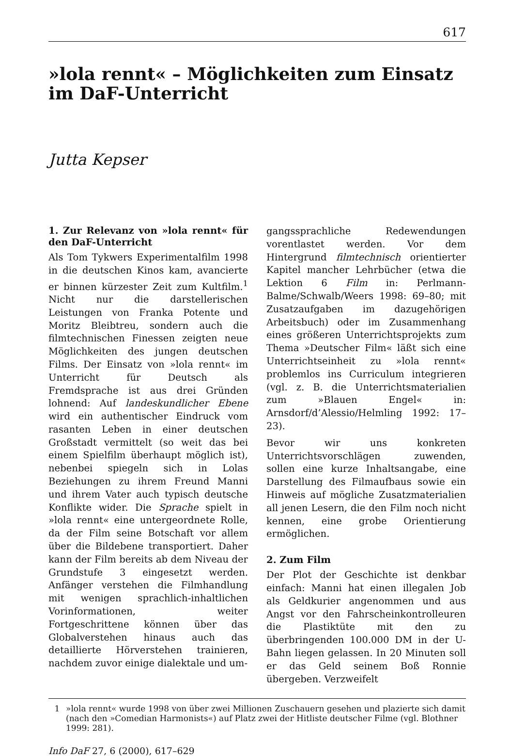617
»lola rennt« – Möglichkeiten zum Einsatz im DaF-Unterricht
Jutta Kepser
1. Zur Relevanz von »lola rennt« für den DaF-Unterricht
Als Tom Tykwers Experimentalfilm 1998 in die deutschen Kinos kam, avancierte er binnen kürzester Zeit zum Kultfilm.<sup>1</sup> Nicht nur die darstellerischen Leistungen von Franka Potente und Moritz Bleibtreu, sondern auch die filmtechnischen Finessen zeigten neue Möglichkeiten des jungen deutschen Films. Der Einsatz von »lola rennt« im Unterricht für Deutsch als Fremdsprache ist aus drei Gründen lohnend: Auf landeskundlicher Ebene wird ein authentischer Eindruck vom rasanten Leben in einer deutschen Großstadt vermittelt (so weit das bei einem Spielfilm überhaupt möglich ist), nebenbei spiegeln sich in Lolas Beziehungen zu ihrem Freund Manni und ihrem Vater auch typisch deutsche Konflikte wider. Die Sprache spielt in »lola rennt« eine untergeordnete Rolle, da der Film seine Botschaft vor allem über die Bildebene transportiert. Daher kann der Film bereits ab dem Niveau der Grundstufe 3 eingesetzt werden. Anfänger verstehen die Filmhandlung mit wenigen sprachlich-inhaltlichen Vorinformationen, weiter Fortgeschrittene können über das Globalverstehen hinaus auch das detaillierte Hörverstehen trainieren, nachdem zuvor einige dialektale und um-
gangssprachliche Redewendungen vorentlastet werden. Vor dem Hintergrund filmtechnisch orientierter Kapitel mancher Lehrbücher (etwa die Lektion 6 Film in: Perlmann-Balme/Schwalb/Weers 1998: 69–80; mit Zusatzaufgaben im dazugehörigen Arbeitsbuch) oder im Zusammenhang eines größeren Unterrichtsprojekts zum Thema »Deutscher Film« läßt sich eine Unterrichtseinheit zu »lola rennt« problemlos ins Curriculum integrieren (vgl. z. B. die Unterrichtsmaterialien zum »Blauen Engel« in: Arnsdorf/d’Alessio/Helmling 1992: 17–23).
Bevor wir uns konkreten Unterrichtsvorschlägen zuwenden, sollen eine kurze Inhaltsangabe, eine Darstellung des Filmaufbaus sowie ein Hinweis auf mögliche Zusatzmaterialien all jenen Lesern, die den Film noch nicht kennen, eine grobe Orientierung ermöglichen.
2. Zum Film
Der Plot der Geschichte ist denkbar einfach: Manni hat einen illegalen Job als Geldkurier angenommen und aus Angst vor den Fahrscheinkontrolleuren die Plastiktüte mit den zu überbringenden 100.000 DM in der U-Bahn liegen gelassen. In 20 Minuten soll er das Geld seinem Boß Ronnie übergeben. Verzweifelt
1 »lola rennt« wurde 1998 von über zwei Millionen Zuschauern gesehen und plazierte sich damit (nach den »Comedian Harmonists«) auf Platz zwei der Hitliste deutscher Filme (vgl. Blothner 1999: 281).
Info DaF 27, 6 (2000), 617–629